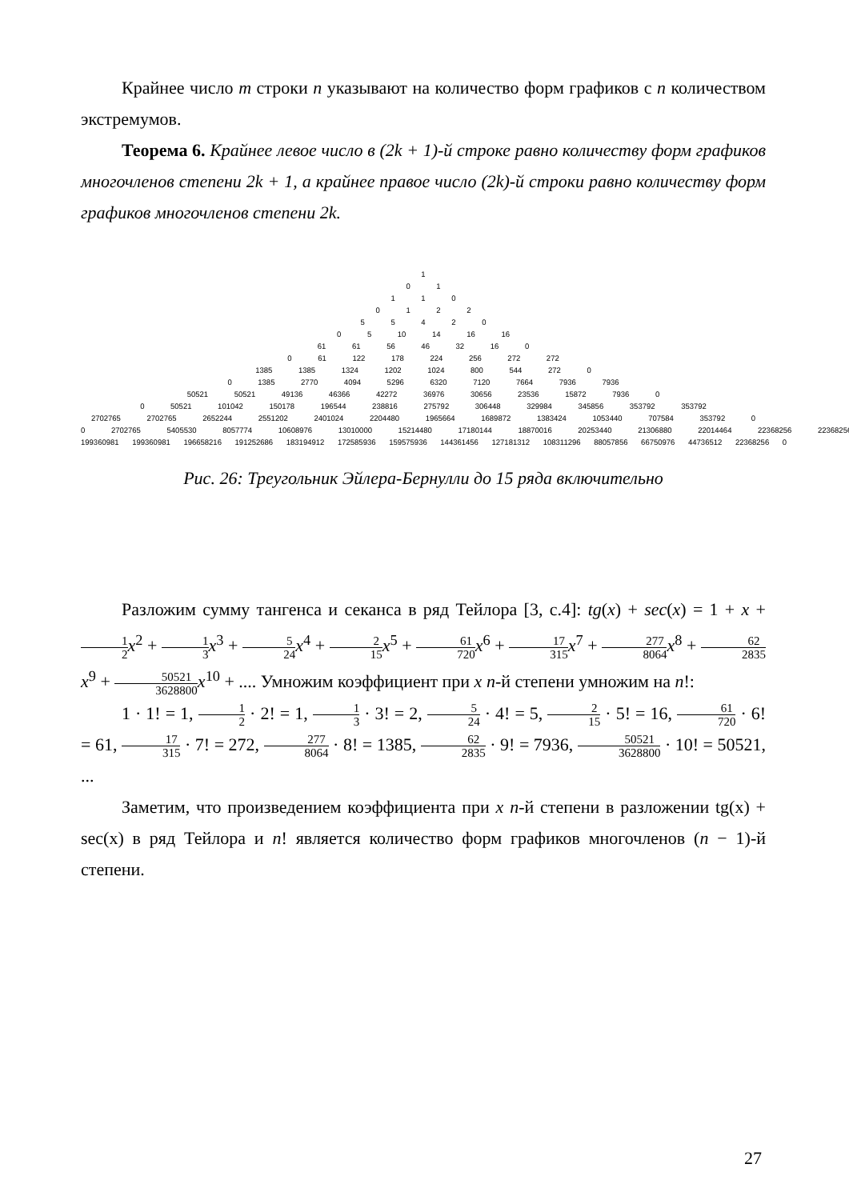Крайнее число m строки n указывают на количество форм графиков с n количеством экстремумов.
Теорема 6. Крайнее левое число в (2k + 1)-й строке равно количеству форм графиков многочленов степени 2k + 1, а крайнее правое число (2k)-й строки равно количеству форм графиков многочленов степени 2k.
1
0 1
1 1 0
0 1 2 2
5 5 4 2 0
0 5 10 14 16 16
61 61 56 46 32 16 0
0 61 122 178 224 256 272 272
1385 1385 1324 1202 1024 800 544 272 0
0 1385 2770 4094 5296 6320 7120 7664 7936 7936
50521 50521 49136 46366 42272 36976 30656 23536 15872 7936 0
0 50521 101042 150178 196544 238816 275792 306448 329984 345856 353792 353792
2702765 2702765 2652244 2551202 2401024 2204480 1965664 1689872 1383424 1053440 707584 353792 0
0 2702765 5405530 8057774 10608976 13010000 15214480 17180144 18870016 20253440 21306880 22014464 22368256 22368256
199360981 199360981 196658216 191252686 183194912 172585936 159575936 144361456 127181312 108311296 88057856 66750976 44736512 22368256 0
Рис. 26: Треугольник Эйлера-Бернулли до 15 ряда включительно
Разложим сумму тангенса и секанса в ряд Тейлора [3, с.4]: tg(x) + sec(x) = 1 + x + 1 2 x<sup>2</sup> + 1 3 x<sup>3</sup> + 5 24 x<sup>4</sup> + 2 15 x<sup>5</sup> + 61 720 x<sup>6</sup> + 17 315 x<sup>7</sup> + 277 8064 x<sup>8</sup> + 62 2835 x<sup>9</sup> + 50521 3628800 x<sup>10</sup> + .... Умножим коэффициент при x n-й степени умножим на n!:
1 · 1! = 1, 1 2 · 2! = 1, 1 3 · 3! = 2, 5 24 · 4! = 5, 2 15 · 5! = 16, 61 720 · 6! = 61, 17 315 · 7! = 272, 277 8064 · 8! = 1385, 62 2835 · 9! = 7936, 50521 3628800 · 10! = 50521, ...
Заметим, что произведением коэффициента при x n-й степени в разложении tg(x) + sec(x) в ряд Тейлора и n! является количество форм графиков многочленов (n − 1)-й степени.
27